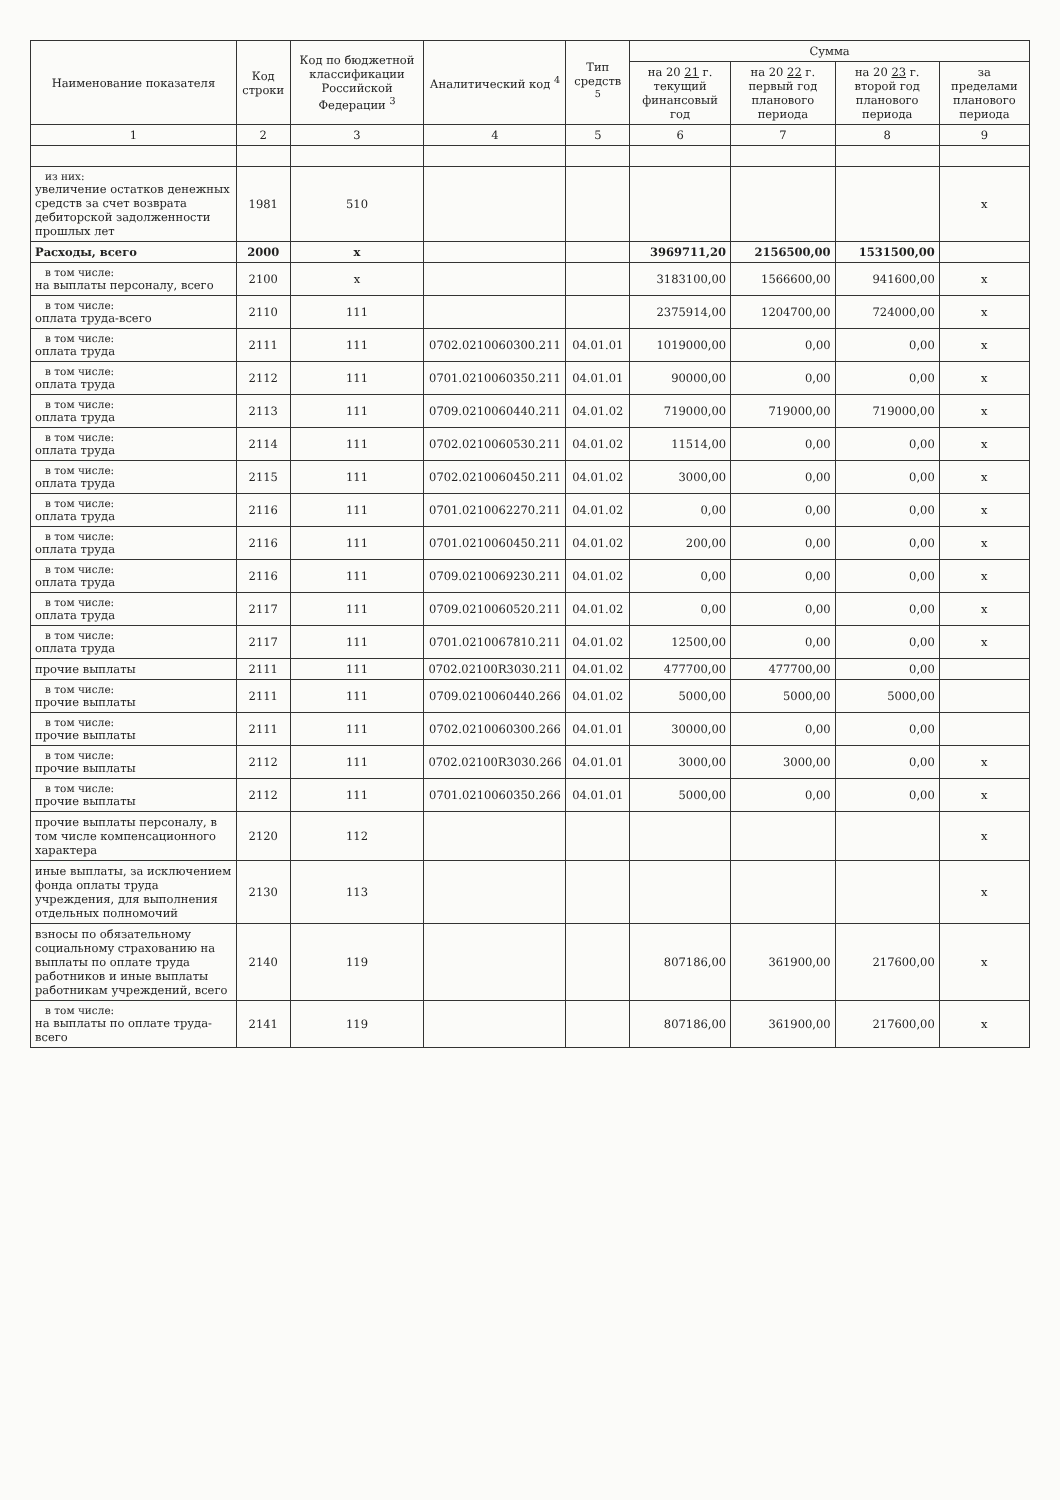| Наименование показателя | Код строки | Код по бюджетной классификации Российской Федерации <sup>3</sup> | Аналитический код <sup>4</sup> | Тип средств <sup>5</sup> | Сумма | | | |
| --- | --- | --- | --- | --- | --- | --- | --- | --- |
| | | | | | на 20 21 г. текущий финансовый год | на 20 22 г. первый год планового периода | на 20 23 г. второй год планового периода | за пределами планового периода |
| 1 | 2 | 3 | 4 | 5 | 6 | 7 | 8 | 9 |
| из них: увеличение остатков денежных средств за счет возврата дебиторской задолженности прошлых лет | 1981 | 510 | | | | | | x |
| Расходы, всего | 2000 | x | | | 3969711,20 | 2156500,00 | 1531500,00 | |
| в том числе: на выплаты персоналу, всего | 2100 | x | | | 3183100,00 | 1566600,00 | 941600,00 | x |
| в том числе: оплата труда-всего | 2110 | 111 | | | 2375914,00 | 1204700,00 | 724000,00 | x |
| в том числе: оплата труда | 2111 | 111 | 0702.0210060300.211 | 04.01.01 | 1019000,00 | 0,00 | 0,00 | x |
| в том числе: оплата труда | 2112 | 111 | 0701.0210060350.211 | 04.01.01 | 90000,00 | 0,00 | 0,00 | x |
| в том числе: оплата труда | 2113 | 111 | 0709.0210060440.211 | 04.01.02 | 719000,00 | 719000,00 | 719000,00 | x |
| в том числе: оплата труда | 2114 | 111 | 0702.0210060530.211 | 04.01.02 | 11514,00 | 0,00 | 0,00 | x |
| в том числе: оплата труда | 2115 | 111 | 0702.0210060450.211 | 04.01.02 | 3000,00 | 0,00 | 0,00 | x |
| в том числе: оплата труда | 2116 | 111 | 0701.0210062270.211 | 04.01.02 | 0,00 | 0,00 | 0,00 | x |
| в том числе: оплата труда | 2116 | 111 | 0701.0210060450.211 | 04.01.02 | 200,00 | 0,00 | 0,00 | x |
| в том числе: оплата труда | 2116 | 111 | 0709.0210069230.211 | 04.01.02 | 0,00 | 0,00 | 0,00 | x |
| в том числе: оплата труда | 2117 | 111 | 0709.0210060520.211 | 04.01.02 | 0,00 | 0,00 | 0,00 | x |
| в том числе: оплата труда | 2117 | 111 | 0701.0210067810.211 | 04.01.02 | 12500,00 | 0,00 | 0,00 | x |
| прочие выплаты | 2111 | 111 | 0702.02100R3030.211 | 04.01.02 | 477700,00 | 477700,00 | 0,00 | |
| в том числе: прочие выплаты | 2111 | 111 | 0709.0210060440.266 | 04.01.02 | 5000,00 | 5000,00 | 5000,00 | |
| в том числе: прочие выплаты | 2111 | 111 | 0702.0210060300.266 | 04.01.01 | 30000,00 | 0,00 | 0,00 | |
| в том числе: прочие выплаты | 2112 | 111 | 0702.02100R3030.266 | 04.01.01 | 3000,00 | 3000,00 | 0,00 | x |
| в том числе: прочие выплаты | 2112 | 111 | 0701.0210060350.266 | 04.01.01 | 5000,00 | 0,00 | 0,00 | x |
| прочие выплаты персоналу, в том числе компенсационного характера | 2120 | 112 | | | | | | x |
| иные выплаты, за исключением фонда оплаты труда учреждения, для выполнения отдельных полномочий | 2130 | 113 | | | | | | x |
| взносы по обязательному социальному страхованию на выплаты по оплате труда работников и иные выплаты работникам учреждений, всего | 2140 | 119 | | | 807186,00 | 361900,00 | 217600,00 | x |
| в том числе: на выплаты по оплате труда-всего | 2141 | 119 | | | 807186,00 | 361900,00 | 217600,00 | x |